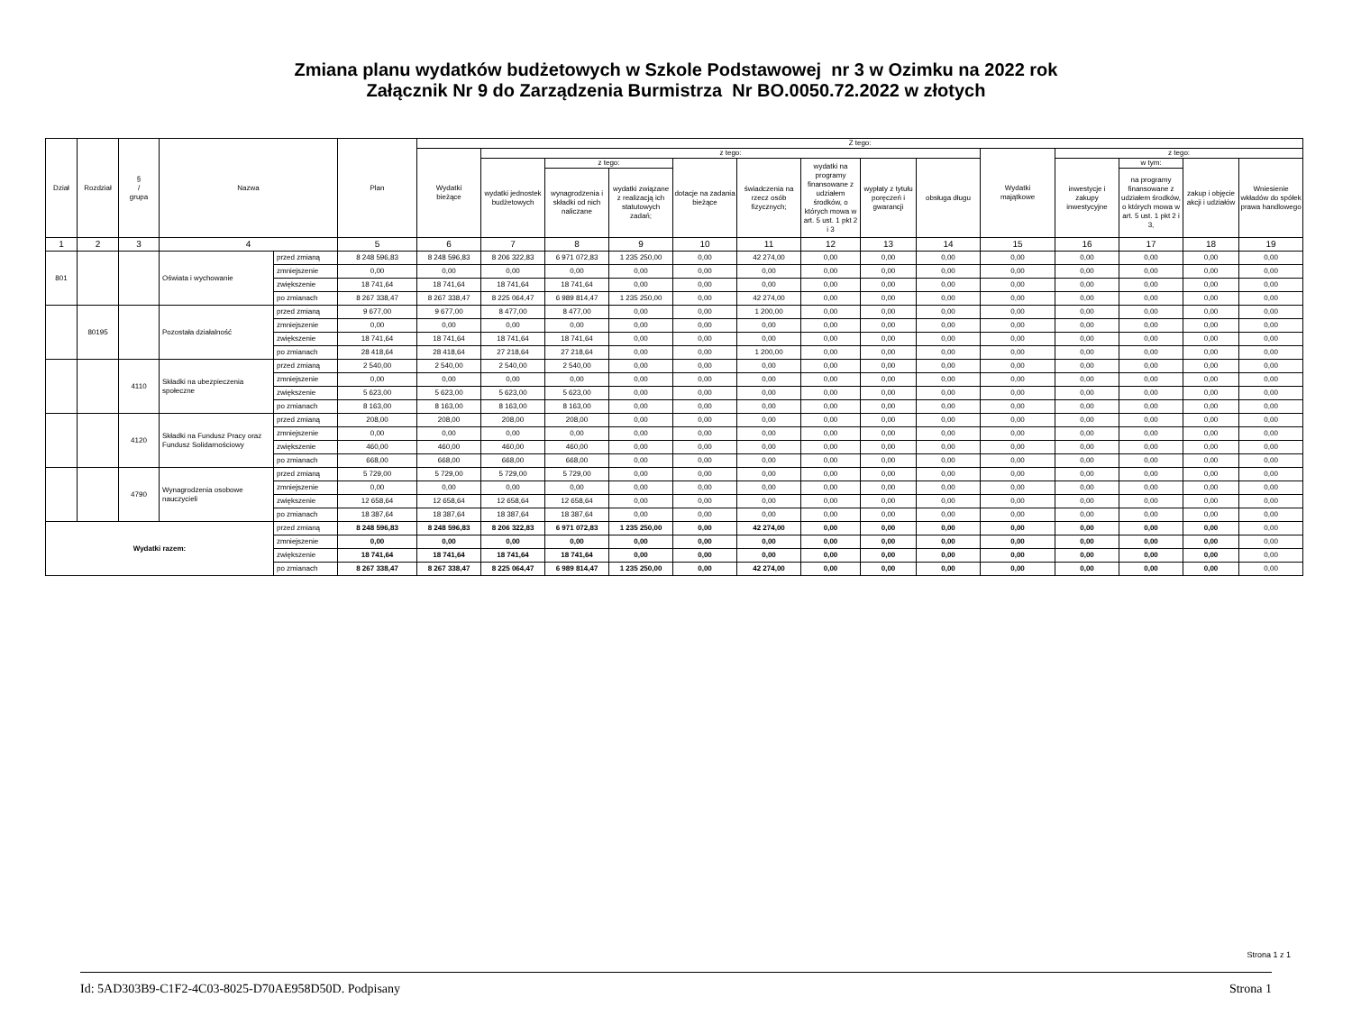Zmiana planu wydatków budżetowych w Szkole Podstawowej nr 3 w Ozimku na 2022 rok
Załącznik Nr 9 do Zarządzenia Burmistrza Nr BO.0050.72.2022 w złotych
| Dział | Rozdział | § / grupa | Nazwa | | Plan | Z tego: | | | | | | | | | | | | | |
| --- | --- | --- | --- | --- | --- | --- | --- | --- | --- | --- | --- | --- | --- | --- | --- | --- | --- | --- | --- |
| | | | | | | Wydatki bieżące | z tego: | | | | | | | | Wydatki majątkowe | z tego: | | | |
| | | | | | | | wydatki jednostek budżetowych | z tego: | | dotacje na zadania bieżące | świadczenia na rzecz osób fizycznych; | wydatki na programy finansowane z udziałem środków, o których mowa w art. 5 ust. 1 pkt 2 i 3 | wypłaty z tytułu poręczeń i gwarancji | obsługa długu | | inwestycje i zakupy inwestycyjne | w tym: | zakup i objęcie akcji i udziałów | Wniesienie wkładów do spółek prawa handlowego |
| | | | | | | | | wynagrodzenia i składki od nich naliczane | wydatki związane z realizacją ich statutowych zadań; | | | | | | | | na programy finansowane z udziałem środków, o których mowa w art. 5 ust. 1 pkt 2 i 3, | | |
| 1 | 2 | 3 | 4 | | 5 | 6 | 7 | 8 | 9 | 10 | 11 | 12 | 13 | 14 | 15 | 16 | 17 | 18 | 19 |
| 801 | | | Oświata i wychowanie | przed zmianą | 8 248 596,83 | 8 248 596,83 | 8 206 322,83 | 6 971 072,83 | 1 235 250,00 | 0,00 | 42 274,00 | 0,00 | 0,00 | 0,00 | 0,00 | 0,00 | 0,00 | 0,00 | 0,00 |
| | | | | zmniejszenie | 0,00 | 0,00 | 0,00 | 0,00 | 0,00 | 0,00 | 0,00 | 0,00 | 0,00 | 0,00 | 0,00 | 0,00 | 0,00 | 0,00 | 0,00 |
| | | | | zwiększenie | 18 741,64 | 18 741,64 | 18 741,64 | 18 741,64 | 0,00 | 0,00 | 0,00 | 0,00 | 0,00 | 0,00 | 0,00 | 0,00 | 0,00 | 0,00 | 0,00 |
| | | | | po zmianach | 8 267 338,47 | 8 267 338,47 | 8 225 064,47 | 6 989 814,47 | 1 235 250,00 | 0,00 | 42 274,00 | 0,00 | 0,00 | 0,00 | 0,00 | 0,00 | 0,00 | 0,00 | 0,00 |
| | 80195 | | Pozostała działalność | przed zmianą | 9 677,00 | 9 677,00 | 8 477,00 | 8 477,00 | 0,00 | 0,00 | 1 200,00 | 0,00 | 0,00 | 0,00 | 0,00 | 0,00 | 0,00 | 0,00 | 0,00 |
| | | | | zmniejszenie | 0,00 | 0,00 | 0,00 | 0,00 | 0,00 | 0,00 | 0,00 | 0,00 | 0,00 | 0,00 | 0,00 | 0,00 | 0,00 | 0,00 | 0,00 |
| | | | | zwiększenie | 18 741,64 | 18 741,64 | 18 741,64 | 18 741,64 | 0,00 | 0,00 | 0,00 | 0,00 | 0,00 | 0,00 | 0,00 | 0,00 | 0,00 | 0,00 | 0,00 |
| | | | | po zmianach | 28 418,64 | 28 418,64 | 27 218,64 | 27 218,64 | 0,00 | 0,00 | 1 200,00 | 0,00 | 0,00 | 0,00 | 0,00 | 0,00 | 0,00 | 0,00 | 0,00 |
| | | 4110 | Składki na ubezpieczenia społeczne | przed zmianą | 2 540,00 | 2 540,00 | 2 540,00 | 2 540,00 | 0,00 | 0,00 | 0,00 | 0,00 | 0,00 | 0,00 | 0,00 | 0,00 | 0,00 | 0,00 | 0,00 |
| | | | | zmniejszenie | 0,00 | 0,00 | 0,00 | 0,00 | 0,00 | 0,00 | 0,00 | 0,00 | 0,00 | 0,00 | 0,00 | 0,00 | 0,00 | 0,00 | 0,00 |
| | | | | zwiększenie | 5 623,00 | 5 623,00 | 5 623,00 | 5 623,00 | 0,00 | 0,00 | 0,00 | 0,00 | 0,00 | 0,00 | 0,00 | 0,00 | 0,00 | 0,00 | 0,00 |
| | | | | po zmianach | 8 163,00 | 8 163,00 | 8 163,00 | 8 163,00 | 0,00 | 0,00 | 0,00 | 0,00 | 0,00 | 0,00 | 0,00 | 0,00 | 0,00 | 0,00 | 0,00 |
| | | 4120 | Składki na Fundusz Pracy oraz Fundusz Solidarnościowy | przed zmianą | 208,00 | 208,00 | 208,00 | 208,00 | 0,00 | 0,00 | 0,00 | 0,00 | 0,00 | 0,00 | 0,00 | 0,00 | 0,00 | 0,00 | 0,00 |
| | | | | zmniejszenie | 0,00 | 0,00 | 0,00 | 0,00 | 0,00 | 0,00 | 0,00 | 0,00 | 0,00 | 0,00 | 0,00 | 0,00 | 0,00 | 0,00 | 0,00 |
| | | | | zwiększenie | 460,00 | 460,00 | 460,00 | 460,00 | 0,00 | 0,00 | 0,00 | 0,00 | 0,00 | 0,00 | 0,00 | 0,00 | 0,00 | 0,00 | 0,00 |
| | | | | po zmianach | 668,00 | 668,00 | 668,00 | 668,00 | 0,00 | 0,00 | 0,00 | 0,00 | 0,00 | 0,00 | 0,00 | 0,00 | 0,00 | 0,00 | 0,00 |
| | | 4790 | Wynagrodzenia osobowe nauczycieli | przed zmianą | 5 729,00 | 5 729,00 | 5 729,00 | 5 729,00 | 0,00 | 0,00 | 0,00 | 0,00 | 0,00 | 0,00 | 0,00 | 0,00 | 0,00 | 0,00 | 0,00 |
| | | | | zmniejszenie | 0,00 | 0,00 | 0,00 | 0,00 | 0,00 | 0,00 | 0,00 | 0,00 | 0,00 | 0,00 | 0,00 | 0,00 | 0,00 | 0,00 | 0,00 |
| | | | | zwiększenie | 12 658,64 | 12 658,64 | 12 658,64 | 12 658,64 | 0,00 | 0,00 | 0,00 | 0,00 | 0,00 | 0,00 | 0,00 | 0,00 | 0,00 | 0,00 | 0,00 |
| | | | | po zmianach | 18 387,64 | 18 387,64 | 18 387,64 | 18 387,64 | 0,00 | 0,00 | 0,00 | 0,00 | 0,00 | 0,00 | 0,00 | 0,00 | 0,00 | 0,00 | 0,00 |
| Wydatki razem: | | | | przed zmianą | 8 248 596,83 | 8 248 596,83 | 8 206 322,83 | 6 971 072,83 | 1 235 250,00 | 0,00 | 42 274,00 | 0,00 | 0,00 | 0,00 | 0,00 | 0,00 | 0,00 | 0,00 | 0,00 |
| | | | | zmniejszenie | 0,00 | 0,00 | 0,00 | 0,00 | 0,00 | 0,00 | 0,00 | 0,00 | 0,00 | 0,00 | 0,00 | 0,00 | 0,00 | 0,00 | 0,00 |
| | | | | zwiększenie | 18 741,64 | 18 741,64 | 18 741,64 | 18 741,64 | 0,00 | 0,00 | 0,00 | 0,00 | 0,00 | 0,00 | 0,00 | 0,00 | 0,00 | 0,00 | 0,00 |
| | | | | po zmianach | 8 267 338,47 | 8 267 338,47 | 8 225 064,47 | 6 989 814,47 | 1 235 250,00 | 0,00 | 42 274,00 | 0,00 | 0,00 | 0,00 | 0,00 | 0,00 | 0,00 | 0,00 | 0,00 |
Strona 1 z 1
Id: 5AD303B9-C1F2-4C03-8025-D70AE958D50D. Podpisany Strona 1